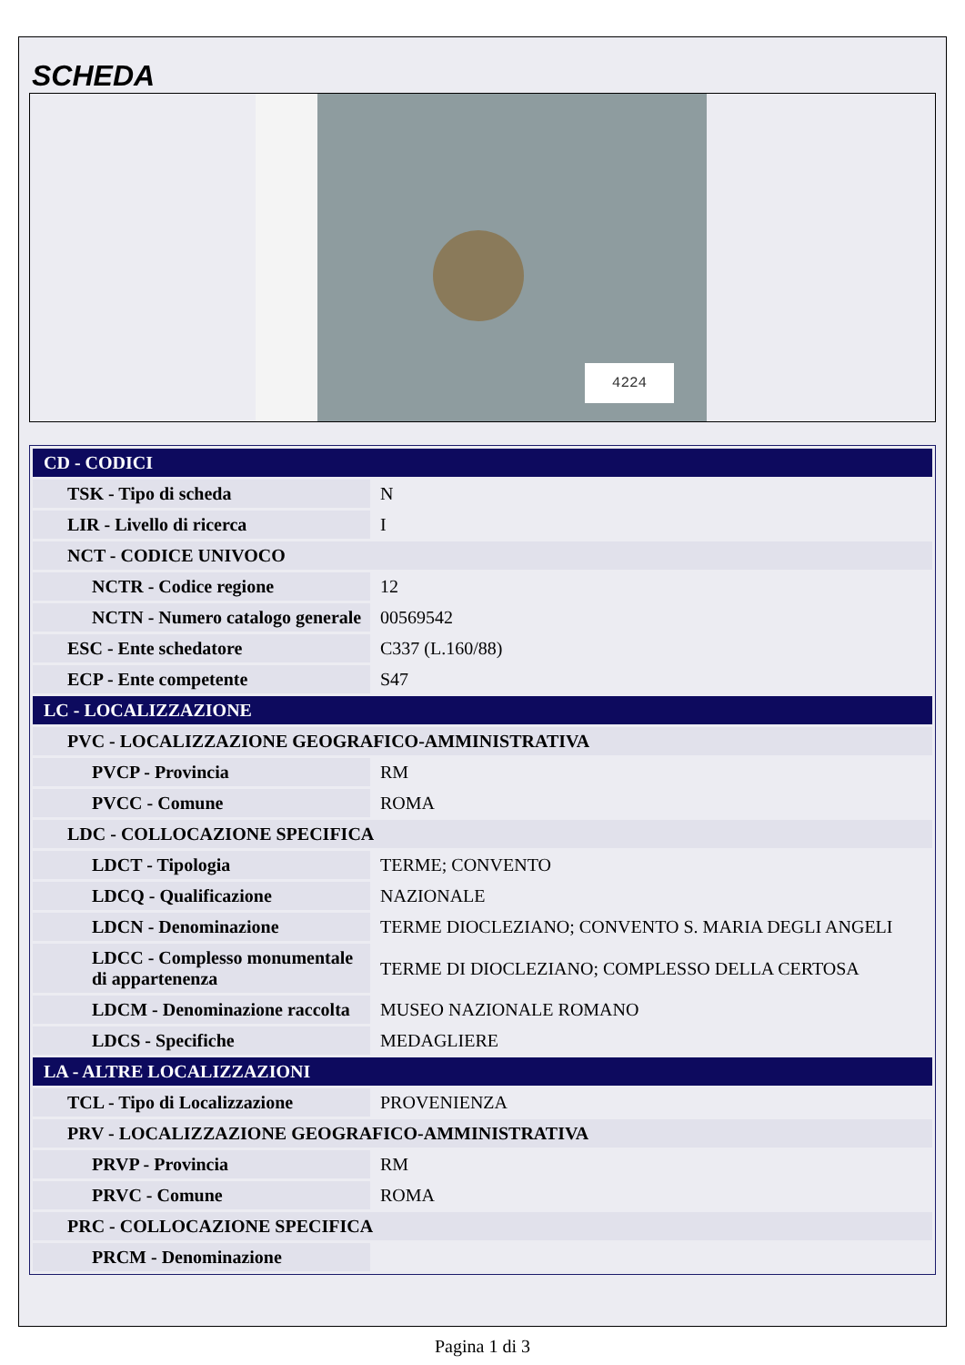SCHEDA
4224
| CD - CODICI | |
| TSK - Tipo di scheda | N |
| LIR - Livello di ricerca | I |
| NCT - CODICE UNIVOCO | |
| NCTR - Codice regione | 12 |
| NCTN - Numero catalogo generale | 00569542 |
| ESC - Ente schedatore | C337 (L.160/88) |
| ECP - Ente competente | S47 |
| LC - LOCALIZZAZIONE | |
| PVC - LOCALIZZAZIONE GEOGRAFICO-AMMINISTRATIVA | |
| PVCP - Provincia | RM |
| PVCC - Comune | ROMA |
| LDC - COLLOCAZIONE SPECIFICA | |
| LDCT - Tipologia | TERME; CONVENTO |
| LDCQ - Qualificazione | NAZIONALE |
| LDCN - Denominazione | TERME DIOCLEZIANO; CONVENTO S. MARIA DEGLI ANGELI |
| LDCC - Complesso monumentale di appartenenza | TERME DI DIOCLEZIANO; COMPLESSO DELLA CERTOSA |
| LDCM - Denominazione raccolta | MUSEO NAZIONALE ROMANO |
| LDCS - Specifiche | MEDAGLIERE |
| LA - ALTRE LOCALIZZAZIONI | |
| TCL - Tipo di Localizzazione | PROVENIENZA |
| PRV - LOCALIZZAZIONE GEOGRAFICO-AMMINISTRATIVA | |
| PRVP - Provincia | RM |
| PRVC - Comune | ROMA |
| PRC - COLLOCAZIONE SPECIFICA | |
| PRCM - Denominazione | |
Pagina 1 di 3